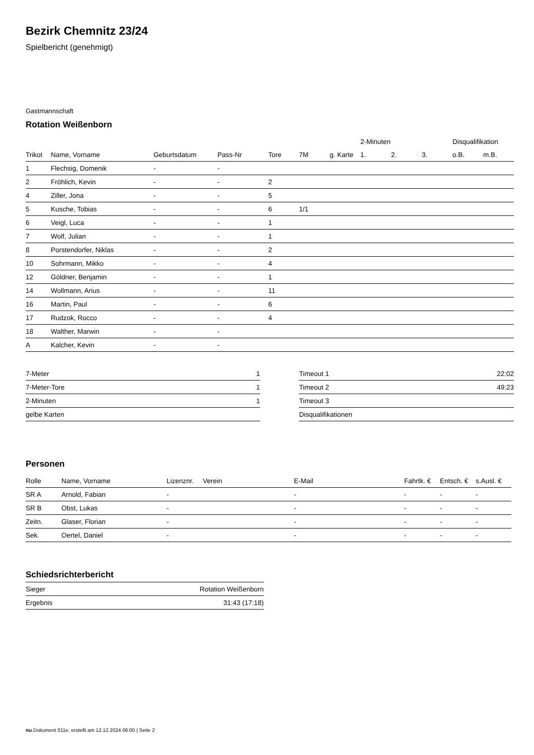Bezirk Chemnitz 23/24
Spielbericht (genehmigt)
Gastmannschaft
Rotation Weißenborn
| | | | | | | | 2-Minuten | | | Disqualifikation | |
| --- | --- | --- | --- | --- | --- | --- | --- | --- | --- | --- | --- |
| Trikot | Name, Vorname | Geburtsdatum | Pass-Nr | Tore | 7M | g. Karte | 1. | 2. | 3. | o.B. | m.B. |
| 1 | Flechsig, Domenik | - | - | | | | | | | | |
| 2 | Fröhlich, Kevin | - | - | 2 | | | | | | | |
| 4 | Ziller, Jona | - | - | 5 | | | | | | | |
| 5 | Kusche, Tobias | - | - | 6 | 1/1 | | | | | | |
| 6 | Veigl, Luca | - | - | 1 | | | | | | | |
| 7 | Wolf, Julian | - | - | 1 | | | | | | | |
| 8 | Porstendorfer, Niklas | - | - | 2 | | | | | | | |
| 10 | Sohrmann, Mikko | - | - | 4 | | | | | | | |
| 12 | Göldner, Benjamin | - | - | 1 | | | | | | | |
| 14 | Wollmann, Arius | - | - | 11 | | | | | | | |
| 16 | Martin, Paul | - | - | 6 | | | | | | | |
| 17 | Rudzok, Rocco | - | - | 4 | | | | | | | |
| 18 | Walther, Marwin | - | - | | | | | | | | |
| A | Kalcher, Kevin | - | - | | | | | | | | |
| 7-Meter | 1 |
| 7-Meter-Tore | 1 |
| 2-Minuten | 1 |
| gelbe Karten | |
| Timeout 1 | 22:02 |
| Timeout 2 | 49:23 |
| Timeout 3 | |
| Disqualifikationen | |
Personen
| Rolle | Name, Vorname | Lizenznr. | Verein | E-Mail | Fahrtk. € | Entsch. € | s.Ausl. € |
| --- | --- | --- | --- | --- | --- | --- | --- |
| SR A | Arnold, Fabian | - | | - | - | - | - |
| SR B | Obst, Lukas | - | | - | - | - | - |
| Zeitn. | Glaser, Florian | - | | - | - | - | - |
| Sek. | Oertel, Daniel | - | | - | - | - | - |
Schiedsrichterbericht
| Sieger | Rotation Weißenborn |
| Ergebnis | 31:43 (17:18) |
nu.Dokument 011e, erstellt am 12.12.2024 06:00 | Seite 2